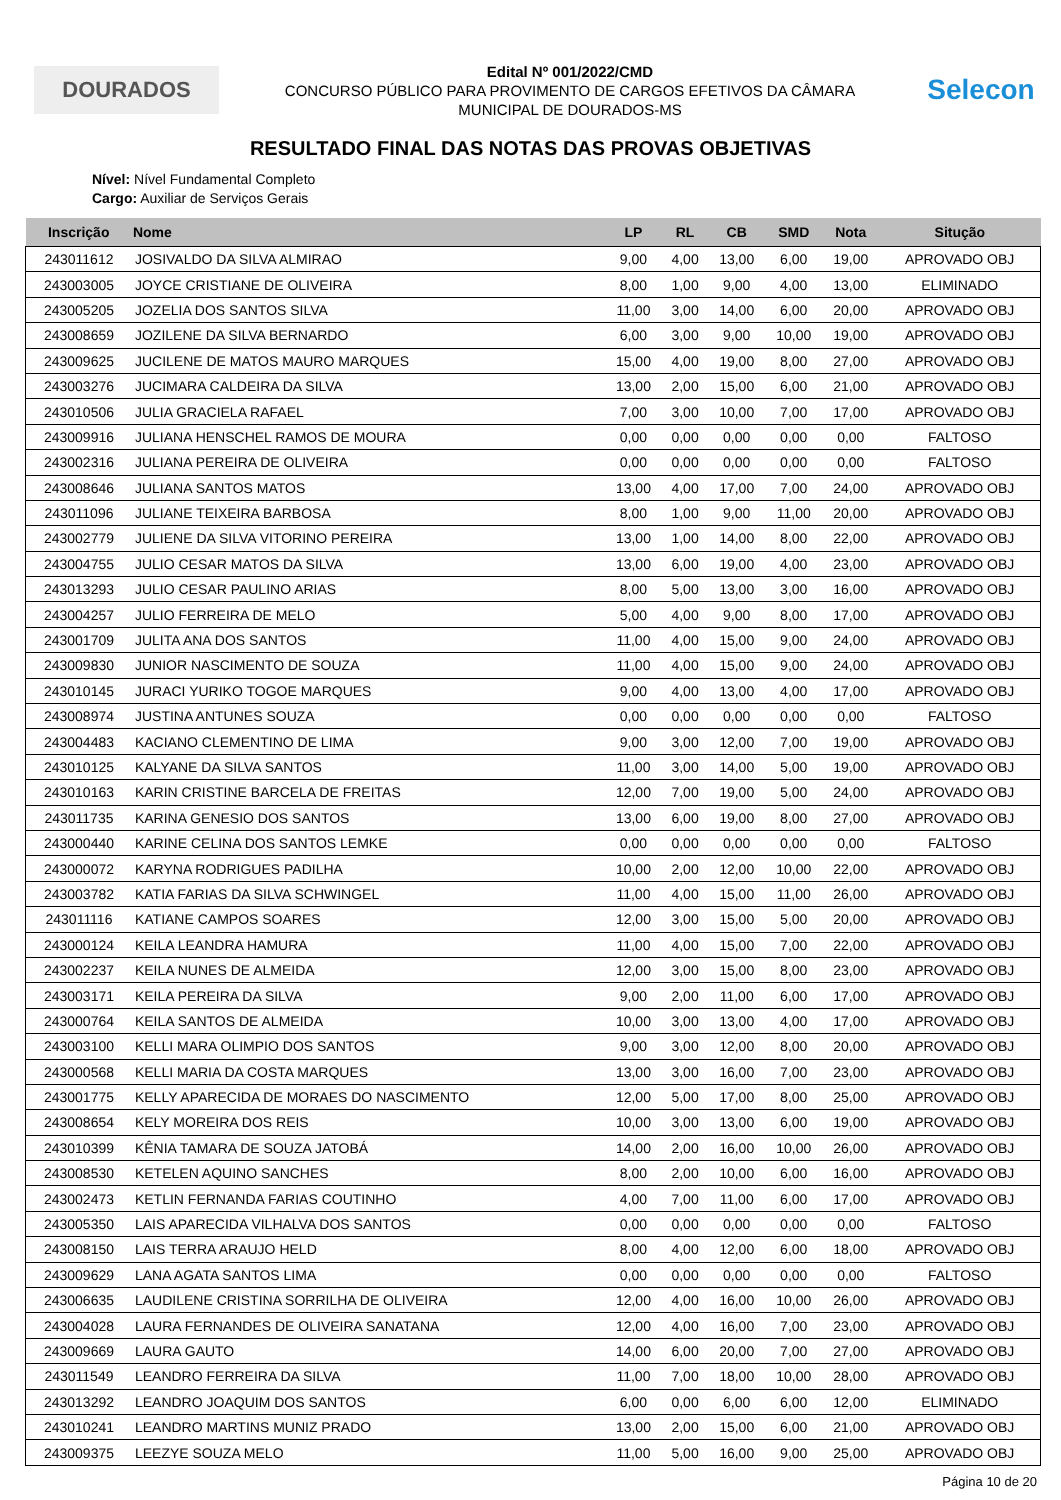DOURADOS
Edital Nº 001/2022/CMD
CONCURSO PÚBLICO PARA PROVIMENTO DE CARGOS EFETIVOS DA CÂMARA
MUNICIPAL DE DOURADOS-MS
Selecon
RESULTADO FINAL DAS NOTAS DAS PROVAS OBJETIVAS
Nível: Nível Fundamental Completo
Cargo: Auxiliar de Serviços Gerais
| Inscrição | Nome | LP | RL | CB | SMD | Nota | Situção |
| --- | --- | --- | --- | --- | --- | --- | --- |
| 243011612 | JOSIVALDO DA SILVA ALMIRAO | 9,00 | 4,00 | 13,00 | 6,00 | 19,00 | APROVADO OBJ |
| 243003005 | JOYCE CRISTIANE DE OLIVEIRA | 8,00 | 1,00 | 9,00 | 4,00 | 13,00 | ELIMINADO |
| 243005205 | JOZELIA DOS SANTOS SILVA | 11,00 | 3,00 | 14,00 | 6,00 | 20,00 | APROVADO OBJ |
| 243008659 | JOZILENE DA SILVA BERNARDO | 6,00 | 3,00 | 9,00 | 10,00 | 19,00 | APROVADO OBJ |
| 243009625 | JUCILENE DE MATOS MAURO MARQUES | 15,00 | 4,00 | 19,00 | 8,00 | 27,00 | APROVADO OBJ |
| 243003276 | JUCIMARA CALDEIRA DA SILVA | 13,00 | 2,00 | 15,00 | 6,00 | 21,00 | APROVADO OBJ |
| 243010506 | JULIA GRACIELA RAFAEL | 7,00 | 3,00 | 10,00 | 7,00 | 17,00 | APROVADO OBJ |
| 243009916 | JULIANA HENSCHEL RAMOS DE MOURA | 0,00 | 0,00 | 0,00 | 0,00 | 0,00 | FALTOSO |
| 243002316 | JULIANA PEREIRA DE OLIVEIRA | 0,00 | 0,00 | 0,00 | 0,00 | 0,00 | FALTOSO |
| 243008646 | JULIANA SANTOS MATOS | 13,00 | 4,00 | 17,00 | 7,00 | 24,00 | APROVADO OBJ |
| 243011096 | JULIANE TEIXEIRA BARBOSA | 8,00 | 1,00 | 9,00 | 11,00 | 20,00 | APROVADO OBJ |
| 243002779 | JULIENE DA SILVA VITORINO PEREIRA | 13,00 | 1,00 | 14,00 | 8,00 | 22,00 | APROVADO OBJ |
| 243004755 | JULIO CESAR MATOS DA SILVA | 13,00 | 6,00 | 19,00 | 4,00 | 23,00 | APROVADO OBJ |
| 243013293 | JULIO CESAR PAULINO ARIAS | 8,00 | 5,00 | 13,00 | 3,00 | 16,00 | APROVADO OBJ |
| 243004257 | JULIO FERREIRA DE MELO | 5,00 | 4,00 | 9,00 | 8,00 | 17,00 | APROVADO OBJ |
| 243001709 | JULITA ANA DOS SANTOS | 11,00 | 4,00 | 15,00 | 9,00 | 24,00 | APROVADO OBJ |
| 243009830 | JUNIOR NASCIMENTO DE SOUZA | 11,00 | 4,00 | 15,00 | 9,00 | 24,00 | APROVADO OBJ |
| 243010145 | JURACI YURIKO TOGOE MARQUES | 9,00 | 4,00 | 13,00 | 4,00 | 17,00 | APROVADO OBJ |
| 243008974 | JUSTINA ANTUNES SOUZA | 0,00 | 0,00 | 0,00 | 0,00 | 0,00 | FALTOSO |
| 243004483 | KACIANO CLEMENTINO DE LIMA | 9,00 | 3,00 | 12,00 | 7,00 | 19,00 | APROVADO OBJ |
| 243010125 | KALYANE DA SILVA SANTOS | 11,00 | 3,00 | 14,00 | 5,00 | 19,00 | APROVADO OBJ |
| 243010163 | KARIN CRISTINE BARCELA DE FREITAS | 12,00 | 7,00 | 19,00 | 5,00 | 24,00 | APROVADO OBJ |
| 243011735 | KARINA GENESIO DOS SANTOS | 13,00 | 6,00 | 19,00 | 8,00 | 27,00 | APROVADO OBJ |
| 243000440 | KARINE CELINA DOS SANTOS LEMKE | 0,00 | 0,00 | 0,00 | 0,00 | 0,00 | FALTOSO |
| 243000072 | KARYNA RODRIGUES PADILHA | 10,00 | 2,00 | 12,00 | 10,00 | 22,00 | APROVADO OBJ |
| 243003782 | KATIA FARIAS DA SILVA SCHWINGEL | 11,00 | 4,00 | 15,00 | 11,00 | 26,00 | APROVADO OBJ |
| 243011116 | KATIANE CAMPOS SOARES | 12,00 | 3,00 | 15,00 | 5,00 | 20,00 | APROVADO OBJ |
| 243000124 | KEILA LEANDRA HAMURA | 11,00 | 4,00 | 15,00 | 7,00 | 22,00 | APROVADO OBJ |
| 243002237 | KEILA NUNES DE ALMEIDA | 12,00 | 3,00 | 15,00 | 8,00 | 23,00 | APROVADO OBJ |
| 243003171 | KEILA PEREIRA DA SILVA | 9,00 | 2,00 | 11,00 | 6,00 | 17,00 | APROVADO OBJ |
| 243000764 | KEILA SANTOS DE ALMEIDA | 10,00 | 3,00 | 13,00 | 4,00 | 17,00 | APROVADO OBJ |
| 243003100 | KELLI MARA OLIMPIO DOS SANTOS | 9,00 | 3,00 | 12,00 | 8,00 | 20,00 | APROVADO OBJ |
| 243000568 | KELLI MARIA DA COSTA MARQUES | 13,00 | 3,00 | 16,00 | 7,00 | 23,00 | APROVADO OBJ |
| 243001775 | KELLY APARECIDA DE MORAES DO NASCIMENTO | 12,00 | 5,00 | 17,00 | 8,00 | 25,00 | APROVADO OBJ |
| 243008654 | KELY MOREIRA DOS REIS | 10,00 | 3,00 | 13,00 | 6,00 | 19,00 | APROVADO OBJ |
| 243010399 | KÊNIA TAMARA DE SOUZA JATOBÁ | 14,00 | 2,00 | 16,00 | 10,00 | 26,00 | APROVADO OBJ |
| 243008530 | KETELEN AQUINO SANCHES | 8,00 | 2,00 | 10,00 | 6,00 | 16,00 | APROVADO OBJ |
| 243002473 | KETLIN FERNANDA FARIAS COUTINHO | 4,00 | 7,00 | 11,00 | 6,00 | 17,00 | APROVADO OBJ |
| 243005350 | LAIS APARECIDA VILHALVA DOS SANTOS | 0,00 | 0,00 | 0,00 | 0,00 | 0,00 | FALTOSO |
| 243008150 | LAIS TERRA ARAUJO HELD | 8,00 | 4,00 | 12,00 | 6,00 | 18,00 | APROVADO OBJ |
| 243009629 | LANA AGATA SANTOS LIMA | 0,00 | 0,00 | 0,00 | 0,00 | 0,00 | FALTOSO |
| 243006635 | LAUDILENE CRISTINA SORRILHA DE OLIVEIRA | 12,00 | 4,00 | 16,00 | 10,00 | 26,00 | APROVADO OBJ |
| 243004028 | LAURA FERNANDES DE OLIVEIRA SANATANA | 12,00 | 4,00 | 16,00 | 7,00 | 23,00 | APROVADO OBJ |
| 243009669 | LAURA GAUTO | 14,00 | 6,00 | 20,00 | 7,00 | 27,00 | APROVADO OBJ |
| 243011549 | LEANDRO FERREIRA DA SILVA | 11,00 | 7,00 | 18,00 | 10,00 | 28,00 | APROVADO OBJ |
| 243013292 | LEANDRO JOAQUIM DOS SANTOS | 6,00 | 0,00 | 6,00 | 6,00 | 12,00 | ELIMINADO |
| 243010241 | LEANDRO MARTINS MUNIZ PRADO | 13,00 | 2,00 | 15,00 | 6,00 | 21,00 | APROVADO OBJ |
| 243009375 | LEEZYE SOUZA MELO | 11,00 | 5,00 | 16,00 | 9,00 | 25,00 | APROVADO OBJ |
Página 10 de 20